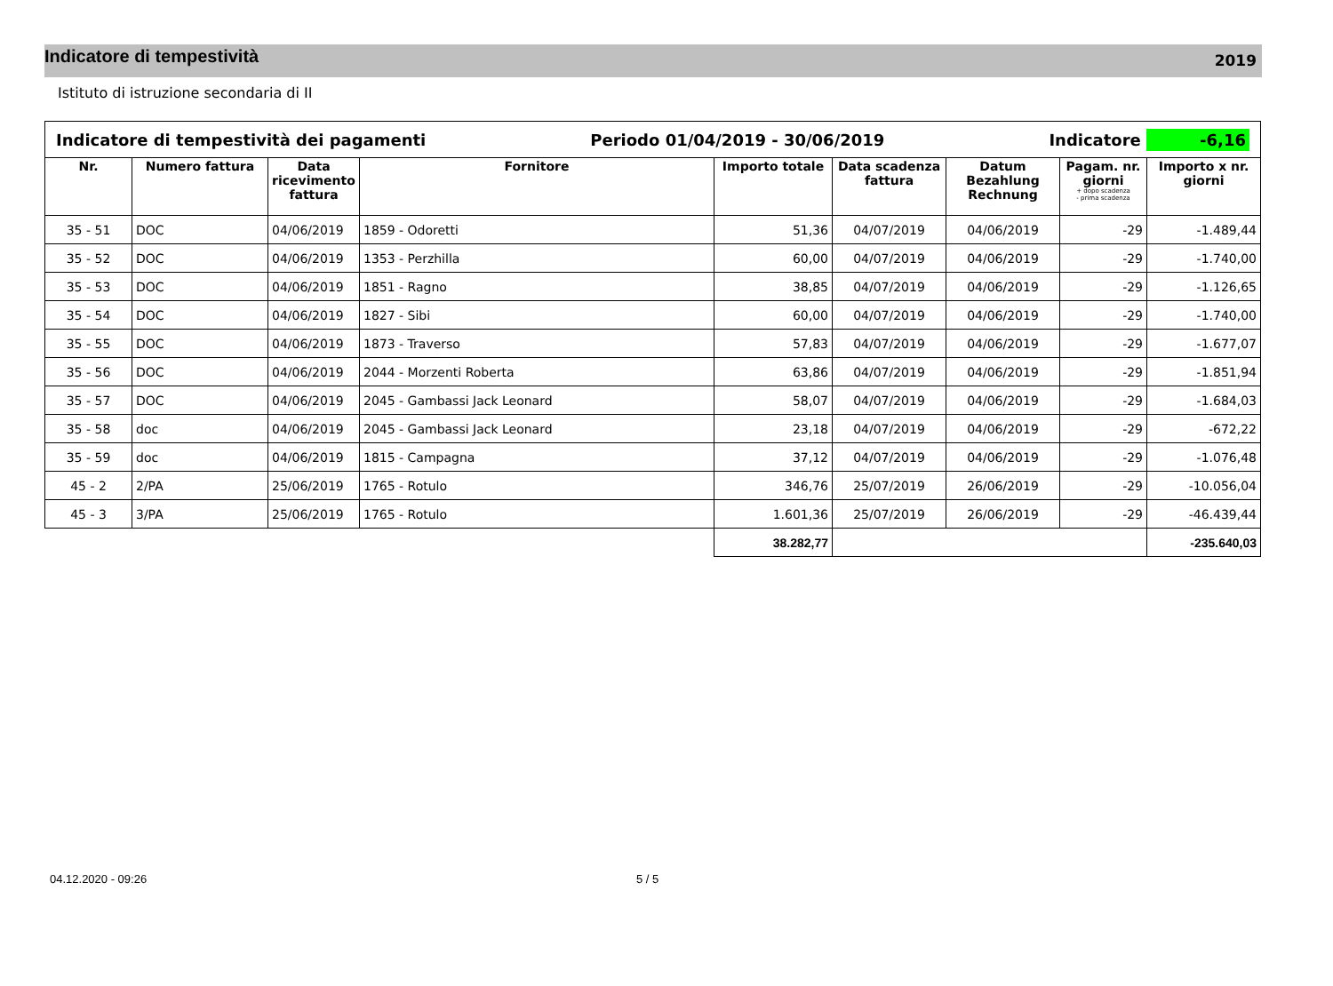Indicatore di tempestività
2019
Istituto di istruzione secondaria di II
| Indicatore di tempestività dei pagamenti Periodo 01/04/2019 - 30/06/2019 Indicatore -6,16 | | | | | | | | |
| Nr. | Numero fattura | Data ricevimento fattura | Fornitore | Importo totale | Data scadenza fattura | Datum Bezahlung Rechnung | Pagam. nr. giorni + dopo scadenza - prima scadenza | Importo x nr. giorni |
| 35 - 51 | DOC | 04/06/2019 | 1859 - Odoretti | 51,36 | 04/07/2019 | 04/06/2019 | -29 | -1.489,44 |
| 35 - 52 | DOC | 04/06/2019 | 1353 - Perzhilla | 60,00 | 04/07/2019 | 04/06/2019 | -29 | -1.740,00 |
| 35 - 53 | DOC | 04/06/2019 | 1851 - Ragno | 38,85 | 04/07/2019 | 04/06/2019 | -29 | -1.126,65 |
| 35 - 54 | DOC | 04/06/2019 | 1827 - Sibi | 60,00 | 04/07/2019 | 04/06/2019 | -29 | -1.740,00 |
| 35 - 55 | DOC | 04/06/2019 | 1873 - Traverso | 57,83 | 04/07/2019 | 04/06/2019 | -29 | -1.677,07 |
| 35 - 56 | DOC | 04/06/2019 | 2044 - Morzenti Roberta | 63,86 | 04/07/2019 | 04/06/2019 | -29 | -1.851,94 |
| 35 - 57 | DOC | 04/06/2019 | 2045 - Gambassi Jack Leonard | 58,07 | 04/07/2019 | 04/06/2019 | -29 | -1.684,03 |
| 35 - 58 | doc | 04/06/2019 | 2045 - Gambassi Jack Leonard | 23,18 | 04/07/2019 | 04/06/2019 | -29 | -672,22 |
| 35 - 59 | doc | 04/06/2019 | 1815 - Campagna | 37,12 | 04/07/2019 | 04/06/2019 | -29 | -1.076,48 |
| 45 - 2 | 2/PA | 25/06/2019 | 1765 - Rotulo | 346,76 | 25/07/2019 | 26/06/2019 | -29 | -10.056,04 |
| 45 - 3 | 3/PA | 25/06/2019 | 1765 - Rotulo | 1.601,36 | 25/07/2019 | 26/06/2019 | -29 | -46.439,44 |
| | | | | 38.282,77 | | | | -235.640,03 |
04.12.2020 - 09:26 5 / 5